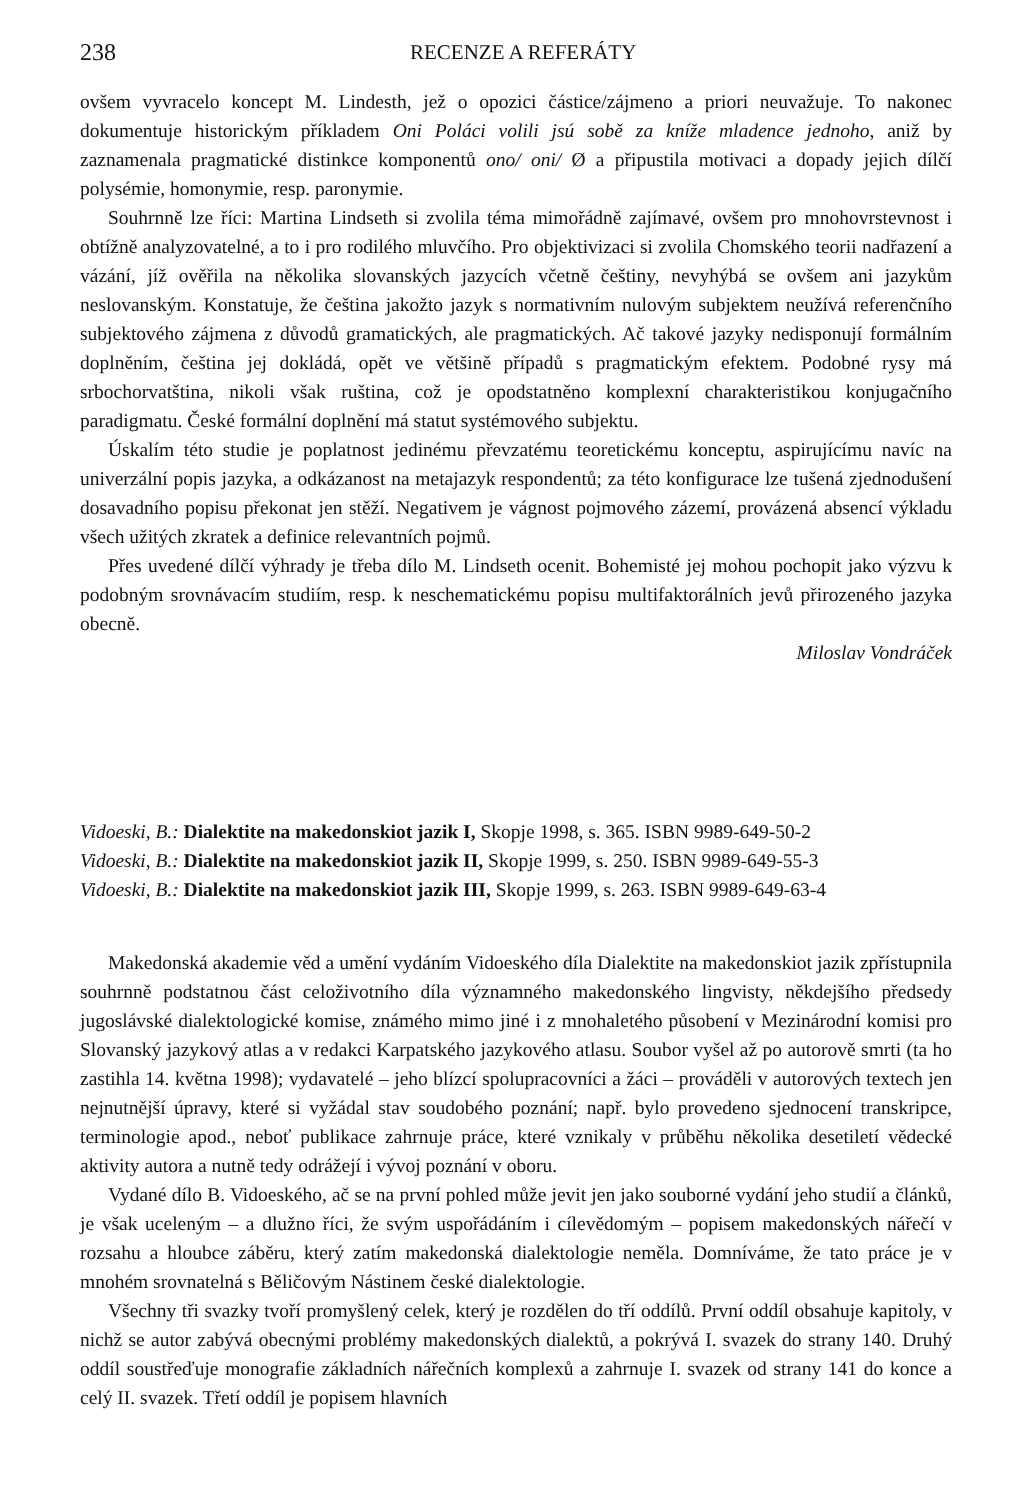238 RECENZE A REFERÁTY
ovšem vyvracelo koncept M. Lindesth, jež o opozici částice/zájmeno a priori neuvažuje. To nakonec dokumentuje historickým příkladem Oni Poláci volili jsú sobě za kníže mladence jednoho, aniž by zaznamenala pragmatické distinkce komponentů ono/ oni/ Ø a připustila motivaci a dopady jejich dílčí polysémie, homonymie, resp. paronymie.
Souhrnně lze říci: Martina Lindseth si zvolila téma mimořádně zajímavé, ovšem pro mnohovrstevnost i obtížně analyzovatelné, a to i pro rodilého mluvčího. Pro objektivizaci si zvolila Chomského teorii nadřazení a vázání, jíž ověřila na několika slovanských jazycích včetně češtiny, nevyhýbá se ovšem ani jazykům neslovanským. Konstatuje, že čeština jakožto jazyk s normativním nulovým subjektem neužívá referenčního subjektového zájmena z důvodů gramatických, ale pragmatických. Ač takové jazyky nedisponují formálním doplněním, čeština jej dokládá, opět ve většině případů s pragmatickým efektem. Podobné rysy má srbochorvatština, nikoli však ruština, což je opodstatněno komplexní charakteristikou konjugačního paradigmatu. České formální doplnění má statut systémového subjektu.
Úskalím této studie je poplatnost jedinému převzatému teoretickému konceptu, aspirujícímu navíc na univerzální popis jazyka, a odkázanost na metajazyk respondentů; za této konfigurace lze tušená zjednodušení dosavadního popisu překonat jen stěží. Negativem je vágnost pojmového zázemí, provázená absencí výkladu všech užitých zkratek a definice relevantních pojmů.
Přes uvedené dílčí výhrady je třeba dílo M. Lindseth ocenit. Bohemisté jej mohou pochopit jako výzvu k podobným srovnávacím studiím, resp. k neschematickému popisu multifaktorálních jevů přirozeného jazyka obecně.
Miloslav Vondráček
Vidoeski, B.: Dialektite na makedonskiot jazik I, Skopje 1998, s. 365. ISBN 9989-649-50-2
Vidoeski, B.: Dialektite na makedonskiot jazik II, Skopje 1999, s. 250. ISBN 9989-649-55-3
Vidoeski, B.: Dialektite na makedonskiot jazik III, Skopje 1999, s. 263. ISBN 9989-649-63-4
Makedonská akademie věd a umění vydáním Vidoeského díla Dialektite na makedonskiot jazik zpřístupnila souhrnně podstatnou část celoživotního díla významného makedonského lingvisty, někdejšího předsedy jugoslávské dialektologické komise, známého mimo jiné i z mnohaletého působení v Mezinárodní komisi pro Slovanský jazykový atlas a v redakci Karpatského jazykového atlasu. Soubor vyšel až po autorově smrti (ta ho zastihla 14. května 1998); vydavatelé – jeho blízcí spolupracovníci a žáci – prováděli v autorových textech jen nejnutnější úpravy, které si vyžádal stav soudobého poznání; např. bylo provedeno sjednocení transkripce, terminologie apod., neboť publikace zahrnuje práce, které vznikaly v průběhu několika desetiletí vědecké aktivity autora a nutně tedy odrážejí i vývoj poznání v oboru.
Vydané dílo B. Vidoeského, ač se na první pohled může jevit jen jako souborné vydání jeho studií a článků, je však uceleným – a dlužno říci, že svým uspořádáním i cílevědomým – popisem makedonských nářečí v rozsahu a hloubce záběru, který zatím makedonská dialektologie neměla. Domníváme, že tato práce je v mnohém srovnatelná s Běličovým Nástinem české dialektologie.
Všechny tři svazky tvoří promyšlený celek, který je rozdělen do tří oddílů. První oddíl obsahuje kapitoly, v nichž se autor zabývá obecnými problémy makedonských dialektů, a pokrývá I. svazek do strany 140. Druhý oddíl soustřeďuje monografie základních nářečních komplexů a zahrnuje I. svazek od strany 141 do konce a celý II. svazek. Třetí oddíl je popisem hlavních